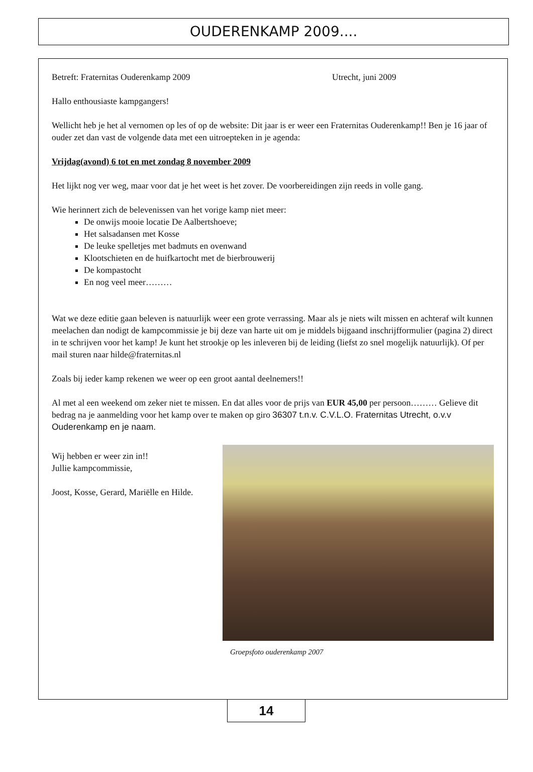OUDERENKAMP 2009....
Betreft: Fraternitas Ouderenkamp 2009 Utrecht, juni 2009
Hallo enthousiaste kampgangers!
Wellicht heb je het al vernomen op les of op de website: Dit jaar is er weer een Fraternitas Ouderenkamp!! Ben je 16 jaar of ouder zet dan vast de volgende data met een uitroepteken in je agenda:
Vrijdag(avond) 6 tot en met zondag 8 november 2009
Het lijkt nog ver weg, maar voor dat je het weet is het zover. De voorbereidingen zijn reeds in volle gang.
Wie herinnert zich de belevenissen van het vorige kamp niet meer:
De onwijs mooie locatie De Aalbertshoeve;
Het salsadansen met Kosse
De leuke spelletjes met badmuts en ovenwand
Klootschieten en de huifkartocht met de bierbrouwerij
De kompastocht
En nog veel meer………
Wat we deze editie gaan beleven is natuurlijk weer een grote verrassing. Maar als je niets wilt missen en achteraf wilt kunnen meelachen dan nodigt de kampcommissie je bij deze van harte uit om je middels bijgaand inschrijfformulier (pagina 2) direct in te schrijven voor het kamp! Je kunt het strookje op les inleveren bij de leiding (liefst zo snel mogelijk natuurlijk). Of per mail sturen naar hilde@fraternitas.nl
Zoals bij ieder kamp rekenen we weer op een groot aantal deelnemers!!
Al met al een weekend om zeker niet te missen. En dat alles voor de prijs van EUR 45,00 per persoon……… Gelieve dit bedrag na je aanmelding voor het kamp over te maken op giro 36307 t.n.v. C.V.L.O. Fraternitas Utrecht, o.v.v Ouderenkamp en je naam.
Wij hebben er weer zin in!!
Jullie kampcommissie,
Joost, Kosse, Gerard, Mariëlle en Hilde.
Groepsfoto ouderenkamp 2007
14